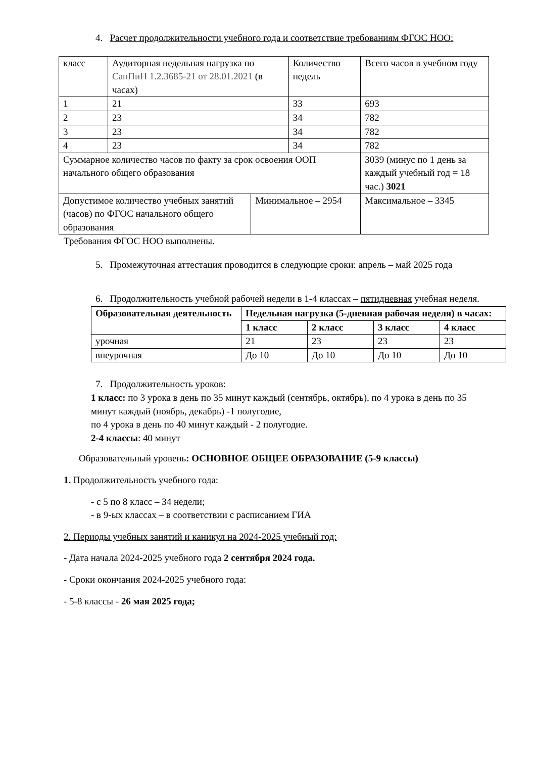4. Расчет продолжительности учебного года и соответствие требованиям ФГОС НОО:
| класс | Аудиторная недельная нагрузка по СанПиН 1.2.3685-21 от 28.01.2021 (в часах) | | Количество недель | | Всего часов в учебном году |
| 1 | 21 | | 33 | | 693 |
| 2 | 23 | | 34 | | 782 |
| 3 | 23 | | 34 | | 782 |
| 4 | 23 | | 34 | | 782 |
| Суммарное количество часов по факту за срок освоения ООП начального общего образования | | | | | 3039 (минус по 1 день за каждый учебный год = 18 час.) 3021 |
| Допустимое количество учебных занятий (часов) по ФГОС начального общего образования | | Минимальное – 2954 | | Максимальное – 3345 | |
Требования ФГОС НОО выполнены.
5. Промежуточная аттестация проводится в следующие сроки: апрель – май 2025 года
6. Продолжительность учебной рабочей недели в 1-4 классах – пятидневная учебная неделя.
| Образовательная деятельность | Недельная нагрузка (5-дневная рабочая неделя) в часах: | | | |
| --- | --- | --- | --- | --- |
| | 1 класс | 2 класс | 3 класс | 4 класс |
| урочная | 21 | 23 | 23 | 23 |
| внеурочная | До 10 | До 10 | До 10 | До 10 |
7. Продолжительность уроков:
1 класс: по 3 урока в день по 35 минут каждый (сентябрь, октябрь), по 4 урока в день по 35 минут каждый (ноябрь, декабрь) -1 полугодие,
по 4 урока в день по 40 минут каждый - 2 полугодие.
2-4 классы: 40 минут
Образовательный уровень: ОСНОВНОЕ ОБЩЕЕ ОБРАЗОВАНИЕ (5-9 классы)
1. Продолжительность учебного года:
- с 5 по 8 класс – 34 недели;
- в 9-ых классах – в соответствии с расписанием ГИА
2. Периоды учебных занятий и каникул на 2024-2025 учебный год:
- Дата начала 2024-2025 учебного года 2 сентября 2024 года.
- Сроки окончания 2024-2025 учебного года:
- 5-8 классы - 26 мая 2025 года;